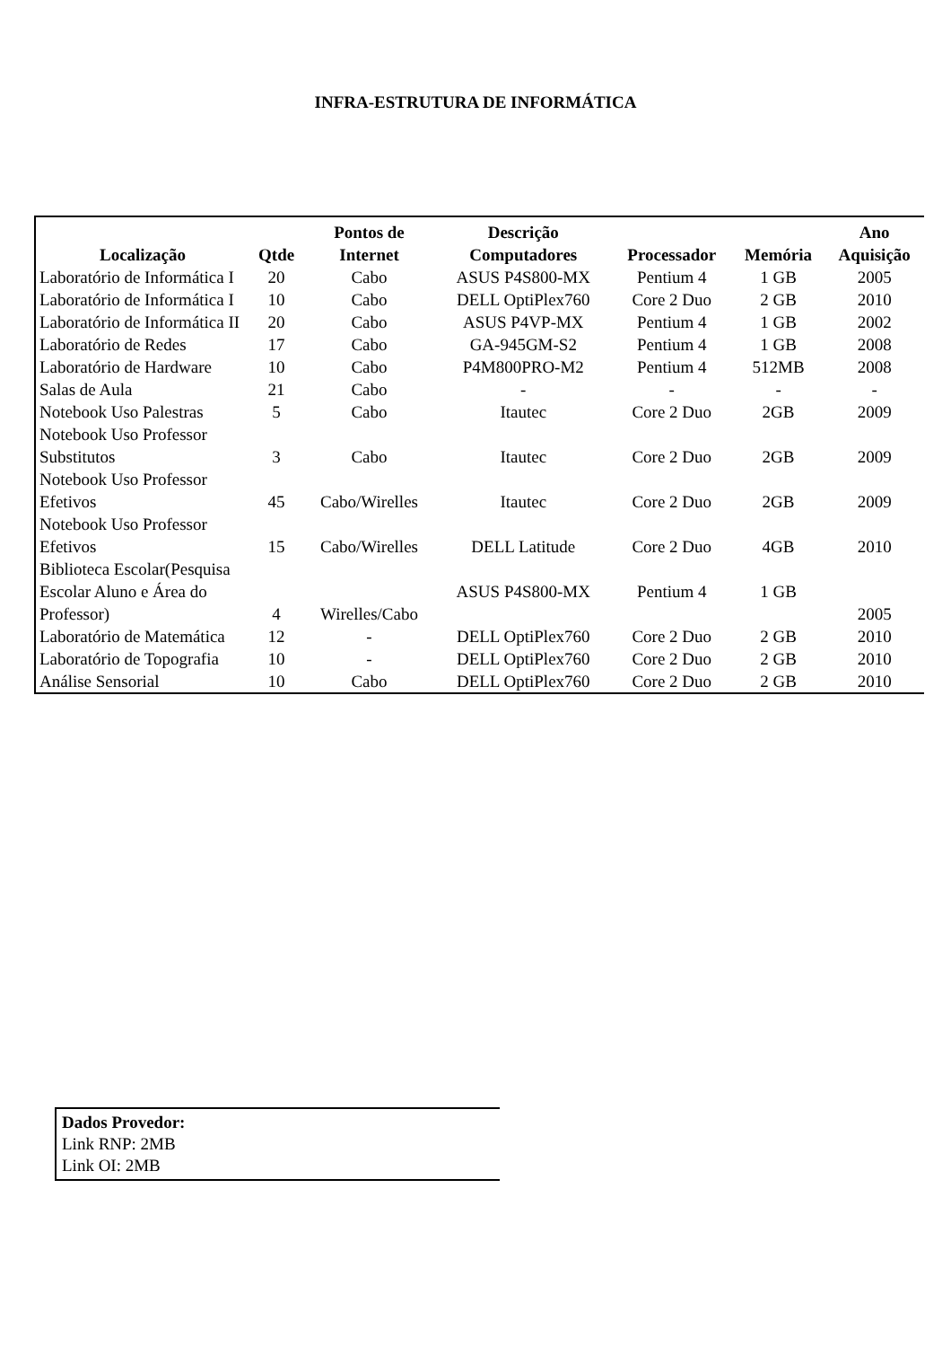INFRA-ESTRUTURA DE INFORMÁTICA
| Localização | Qtde | Pontos de Internet | Descrição Computadores | Processador | Memória | Ano Aquisição |
| --- | --- | --- | --- | --- | --- | --- |
| Laboratório de Informática I | 20 | Cabo | ASUS P4S800-MX | Pentium 4 | 1 GB | 2005 |
| Laboratório de Informática I | 10 | Cabo | DELL OptiPlex760 | Core 2 Duo | 2 GB | 2010 |
| Laboratório de Informática II | 20 | Cabo | ASUS P4VP-MX | Pentium 4 | 1 GB | 2002 |
| Laboratório de Redes | 17 | Cabo | GA-945GM-S2 | Pentium 4 | 1 GB | 2008 |
| Laboratório de Hardware | 10 | Cabo | P4M800PRO-M2 | Pentium 4 | 512MB | 2008 |
| Salas de Aula | 21 | Cabo | - | - | - | - |
| Notebook Uso Palestras | 5 | Cabo | Itautec | Core 2 Duo | 2GB | 2009 |
| Notebook Uso Professor Substitutos | 3 | Cabo | Itautec | Core 2 Duo | 2GB | 2009 |
| Notebook Uso Professor Efetivos | 45 | Cabo/Wirelles | Itautec | Core 2 Duo | 2GB | 2009 |
| Notebook Uso Professor Efetivos | 15 | Cabo/Wirelles | DELL Latitude | Core 2 Duo | 4GB | 2010 |
| Biblioteca Escolar(Pesquisa Escolar Aluno e Área do Professor) | 4 | Wirelles/Cabo | ASUS P4S800-MX | Pentium 4 | 1 GB | 2005 |
| Laboratório de Matemática | 12 | - | DELL OptiPlex760 | Core 2 Duo | 2 GB | 2010 |
| Laboratório de Topografia | 10 | - | DELL OptiPlex760 | Core 2 Duo | 2 GB | 2010 |
| Análise Sensorial | 10 | Cabo | DELL OptiPlex760 | Core 2 Duo | 2 GB | 2010 |
Dados Provedor:
Link RNP: 2MB
Link OI: 2MB